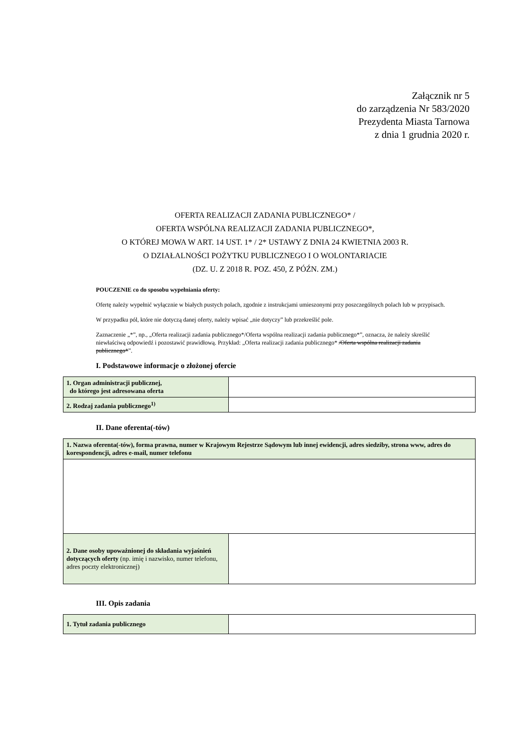Załącznik nr 5
do zarządzenia Nr 583/2020
Prezydenta Miasta Tarnowa
z dnia 1 grudnia 2020 r.
OFERTA REALIZACJI ZADANIA PUBLICZNEGO* /
OFERTA WSPÓLNA REALIZACJI ZADANIA PUBLICZNEGO*,
O KTÓREJ MOWA W ART. 14 UST. 1* / 2* USTAWY Z DNIA 24 KWIETNIA 2003 R.
O DZIAŁALNOŚCI POŻYTKU PUBLICZNEGO I O WOLONTARIACIE
(DZ. U. Z 2018 R. POZ. 450, Z PÓŹN. ZM.)
POUCZENIE co do sposobu wypełniania oferty:
Ofertę należy wypełnić wyłącznie w białych pustych polach, zgodnie z instrukcjami umieszonymi przy poszczególnych polach lub w przypisach.
W przypadku pól, które nie dotyczą danej oferty, należy wpisać „nie dotyczy” lub przekreślić pole.
Zaznaczenie „*”, np., „Oferta realizacji zadania publicznego*/Oferta wspólna realizacji zadania publicznego*”, oznacza, że należy skreślić niewłaściwą odpowiedź i pozostawić prawidłową. Przykład: „Oferta realizacji zadania publicznego* /Oferta wspólna realizacji zadania publicznego*”.
I. Podstawowe informacje o złożonej ofercie
| 1. Organ administracji publicznej, do którego jest adresowana oferta | |
| 2. Rodzaj zadania publicznego<sup>1)</sup> | |
II. Dane oferenta(-tów)
| 1. Nazwa oferenta(-tów), forma prawna, numer w Krajowym Rejestrze Sądowym lub innej ewidencji, adres siedziby, strona www, adres do korespondencji, adres e-mail, numer telefonu | |
| 2. Dane osoby upoważnionej do składania wyjaśnień dotyczących oferty (np. imię i nazwisko, numer telefonu, adres poczty elektronicznej) | |
III. Opis zadania
| 1. Tytuł zadania publicznego | |